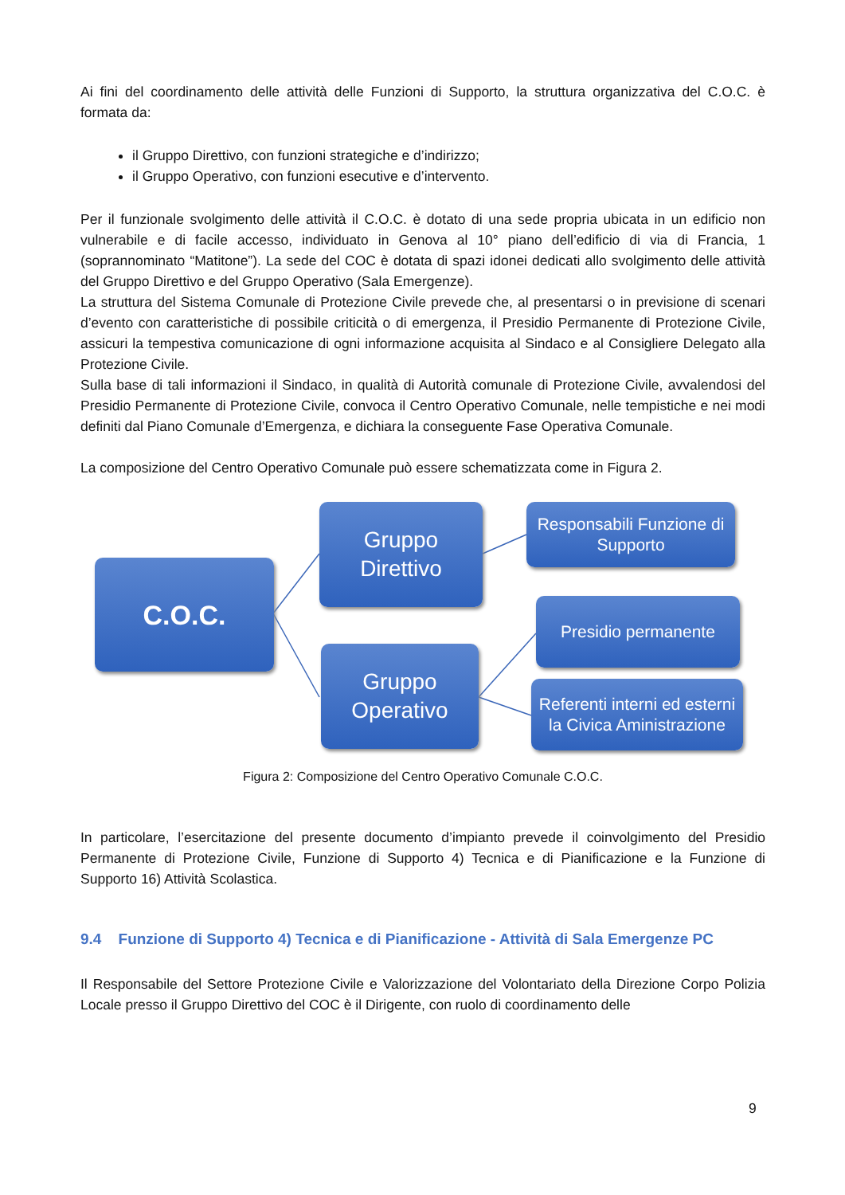Ai fini del coordinamento delle attività delle Funzioni di Supporto, la struttura organizzativa del C.O.C. è formata da:
il Gruppo Direttivo, con funzioni strategiche e d’indirizzo;
il Gruppo Operativo, con funzioni esecutive e d’intervento.
Per il funzionale svolgimento delle attività il C.O.C. è dotato di una sede propria ubicata in un edificio non vulnerabile e di facile accesso, individuato in Genova al 10° piano dell’edificio di via di Francia, 1 (soprannominato “Matitone”). La sede del COC è dotata di spazi idonei dedicati allo svolgimento delle attività del Gruppo Direttivo e del Gruppo Operativo (Sala Emergenze).
La struttura del Sistema Comunale di Protezione Civile prevede che, al presentarsi o in previsione di scenari d’evento con caratteristiche di possibile criticità o di emergenza, il Presidio Permanente di Protezione Civile, assicuri la tempestiva comunicazione di ogni informazione acquisita al Sindaco e al Consigliere Delegato alla Protezione Civile.
Sulla base di tali informazioni il Sindaco, in qualità di Autorità comunale di Protezione Civile, avvalendosi del Presidio Permanente di Protezione Civile, convoca il Centro Operativo Comunale, nelle tempistiche e nei modi definiti dal Piano Comunale d’Emergenza, e dichiara la conseguente Fase Operativa Comunale.
La composizione del Centro Operativo Comunale può essere schematizzata come in Figura 2.
C.O.C.
Gruppo
Direttivo
Gruppo
Operativo
Responsabili Funzione di Supporto
Presidio permanente
Referenti interni ed esterni la Civica Aministrazione
Figura 2: Composizione del Centro Operativo Comunale C.O.C.
In particolare, l’esercitazione del presente documento d’impianto prevede il coinvolgimento del Presidio Permanente di Protezione Civile, Funzione di Supporto 4) Tecnica e di Pianificazione e la Funzione di Supporto 16) Attività Scolastica.
9.4 Funzione di Supporto 4) Tecnica e di Pianificazione - Attività di Sala Emergenze PC
Il Responsabile del Settore Protezione Civile e Valorizzazione del Volontariato della Direzione Corpo Polizia Locale presso il Gruppo Direttivo del COC è il Dirigente, con ruolo di coordinamento delle
9